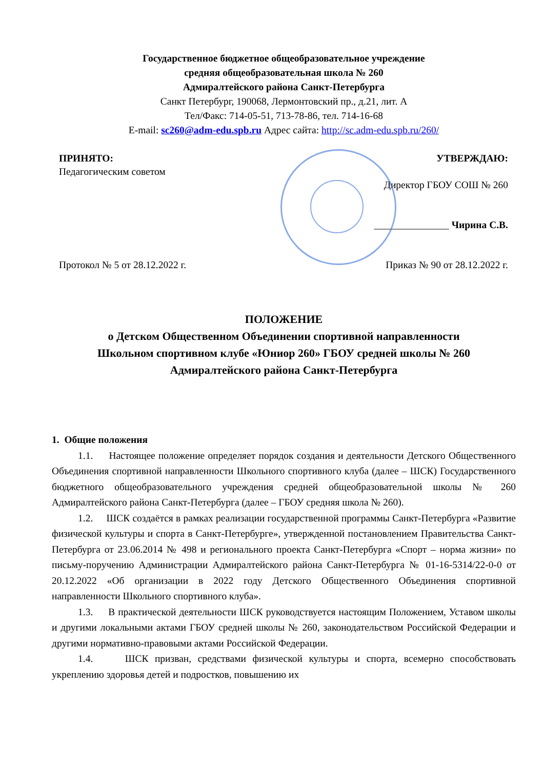Государственное бюджетное общеобразовательное учреждение
средняя общеобразовательная школа № 260
Адмиралтейского района Санкт-Петербурга
Санкт Петербург, 190068, Лермонтовский пр., д.21, лит. А
Тел/Факс: 714-05-51, 713-78-86, тел. 714-16-68
E-mail: sc260@adm-edu.spb.ru Адрес сайта: http://sc.adm-edu.spb.ru/260/
ПРИНЯТО:
Педагогическим советом
Протокол № 5 от 28.12.2022 г.
УТВЕРЖДАЮ:
Директор ГБОУ СОШ № 260
_______________ Чирина С.В.
Приказ № 90 от 28.12.2022 г.
ПОЛОЖЕНИЕ
о Детском Общественном Объединении спортивной направленности
Школьном спортивном клубе «Юниор 260» ГБОУ средней школы № 260
Адмиралтейского района Санкт-Петербурга
1. Общие положения
1.1. Настоящее положение определяет порядок создания и деятельности Детского Общественного Объединения спортивной направленности Школьного спортивного клуба (далее – ШСК) Государственного бюджетного общеобразовательного учреждения средней общеобразовательной школы № 260 Адмиралтейского района Санкт-Петербурга (далее – ГБОУ средняя школа № 260).
1.2. ШСК создаётся в рамках реализации государственной программы Санкт-Петербурга «Развитие физической культуры и спорта в Санкт-Петербурге», утвержденной постановлением Правительства Санкт-Петербурга от 23.06.2014 № 498 и регионального проекта Санкт-Петербурга «Спорт – норма жизни» по письму-поручению Администрации Адмиралтейского района Санкт-Петербурга № 01-16-5314/22-0-0 от 20.12.2022 «Об организации в 2022 году Детского Общественного Объединения спортивной направленности Школьного спортивного клуба».
1.3. В практической деятельности ШСК руководствуется настоящим Положением, Уставом школы и другими локальными актами ГБОУ средней школы № 260, законодательством Российской Федерации и другими нормативно-правовыми актами Российской Федерации.
1.4. ШСК призван, средствами физической культуры и спорта, всемерно способствовать укреплению здоровья детей и подростков, повышению их